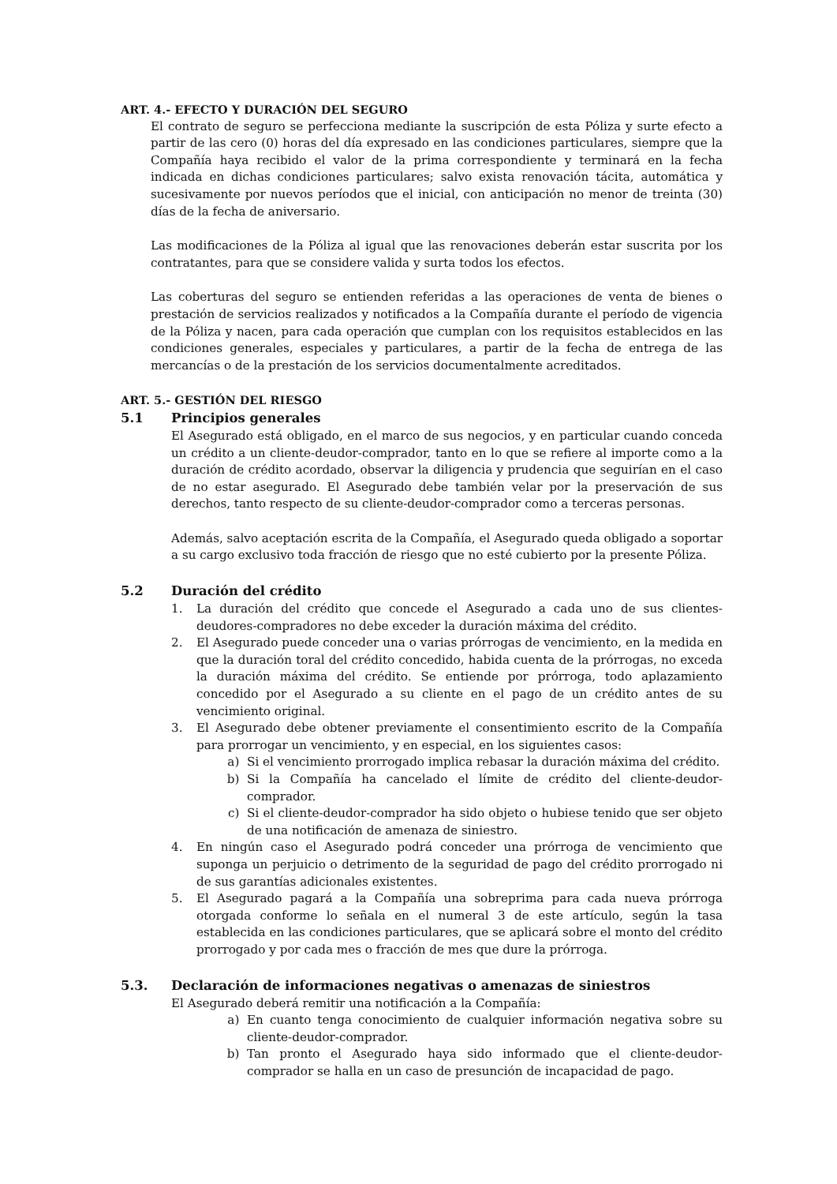ART. 4.- EFECTO Y DURACIÓN DEL SEGURO
El contrato de seguro se perfecciona mediante la suscripción de esta Póliza y surte efecto a partir de las cero (0) horas del día expresado en las condiciones particulares, siempre que la Compañía haya recibido el valor de la prima correspondiente y terminará en la fecha indicada en dichas condiciones particulares; salvo exista renovación tácita, automática y sucesivamente por nuevos períodos que el inicial, con anticipación no menor de treinta (30) días de la fecha de aniversario.
Las modificaciones de la Póliza al igual que las renovaciones deberán estar suscrita por los contratantes, para que se considere valida y surta todos los efectos.
Las coberturas del seguro se entienden referidas a las operaciones de venta de bienes o prestación de servicios realizados y notificados a la Compañía durante el período de vigencia de la Póliza y nacen, para cada operación que cumplan con los requisitos establecidos en las condiciones generales, especiales y particulares, a partir de la fecha de entrega de las mercancías o de la prestación de los servicios documentalmente acreditados.
ART. 5.- GESTIÓN DEL RIESGO
5.1 Principios generales
El Asegurado está obligado, en el marco de sus negocios, y en particular cuando conceda un crédito a un cliente-deudor-comprador, tanto en lo que se refiere al importe como a la duración de crédito acordado, observar la diligencia y prudencia que seguirían en el caso de no estar asegurado. El Asegurado debe también velar por la preservación de sus derechos, tanto respecto de su cliente-deudor-comprador como a terceras personas.
Además, salvo aceptación escrita de la Compañía, el Asegurado queda obligado a soportar a su cargo exclusivo toda fracción de riesgo que no esté cubierto por la presente Póliza.
5.2 Duración del crédito
1. La duración del crédito que concede el Asegurado a cada uno de sus clientes-deudores-compradores no debe exceder la duración máxima del crédito.
2. El Asegurado puede conceder una o varias prórrogas de vencimiento, en la medida en que la duración toral del crédito concedido, habida cuenta de la prórrogas, no exceda la duración máxima del crédito. Se entiende por prórroga, todo aplazamiento concedido por el Asegurado a su cliente en el pago de un crédito antes de su vencimiento original.
3. El Asegurado debe obtener previamente el consentimiento escrito de la Compañía para prorrogar un vencimiento, y en especial, en los siguientes casos:
a) Si el vencimiento prorrogado implica rebasar la duración máxima del crédito.
b) Si la Compañía ha cancelado el límite de crédito del cliente-deudor-comprador.
c) Si el cliente-deudor-comprador ha sido objeto o hubiese tenido que ser objeto de una notificación de amenaza de siniestro.
4. En ningún caso el Asegurado podrá conceder una prórroga de vencimiento que suponga un perjuicio o detrimento de la seguridad de pago del crédito prorrogado ni de sus garantías adicionales existentes.
5. El Asegurado pagará a la Compañía una sobreprima para cada nueva prórroga otorgada conforme lo señala en el numeral 3 de este artículo, según la tasa establecida en las condiciones particulares, que se aplicará sobre el monto del crédito prorrogado y por cada mes o fracción de mes que dure la prórroga.
5.3. Declaración de informaciones negativas o amenazas de siniestros
El Asegurado deberá remitir una notificación a la Compañía:
a) En cuanto tenga conocimiento de cualquier información negativa sobre su cliente-deudor-comprador.
b) Tan pronto el Asegurado haya sido informado que el cliente-deudor-comprador se halla en un caso de presunción de incapacidad de pago.